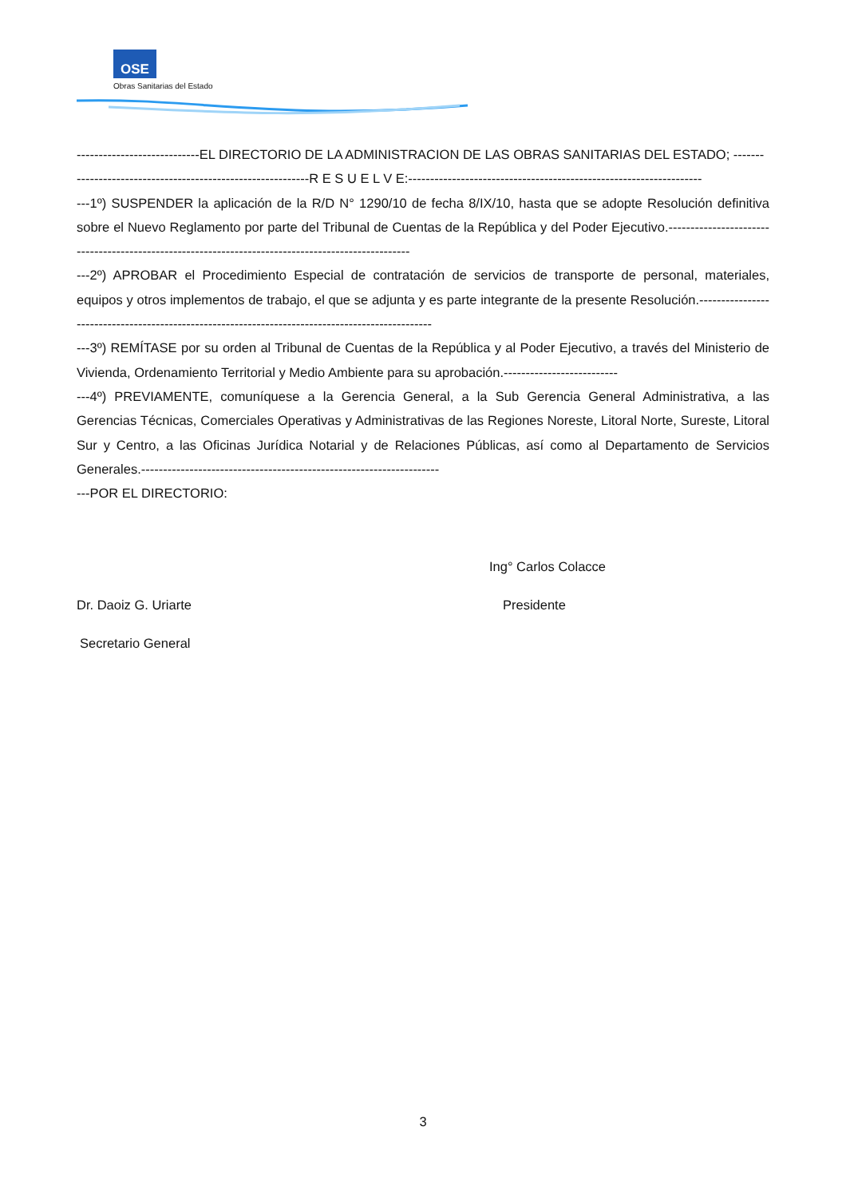OSE
Obras Sanitarias del Estado
----------------------------EL DIRECTORIO DE LA ADMINISTRACION DE LAS OBRAS SANITARIAS DEL ESTADO; -------
-----------------------------------------------------R E S U E L V E:-------------------------------------------------------------------
---1º) SUSPENDER la aplicación de la R/D N° 1290/10 de fecha 8/IX/10, hasta que se adopte Resolución definitiva sobre el Nuevo Reglamento por parte del Tribunal de Cuentas de la República y del Poder Ejecutivo.---------------------------------------------------------------------------------------------------
---2º) APROBAR el Procedimiento Especial de contratación de servicios de transporte de personal, materiales, equipos y otros implementos de trabajo, el que se adjunta y es parte integrante de la presente Resolución.-------------------------------------------------------------------------------------------------
---3º) REMÍTASE por su orden al Tribunal de Cuentas de la República y al Poder Ejecutivo, a través del Ministerio de Vivienda, Ordenamiento Territorial y Medio Ambiente para su aprobación.--------------------------
---4º) PREVIAMENTE, comuníquese a la Gerencia General, a la Sub Gerencia General Administrativa, a las Gerencias Técnicas, Comerciales Operativas y Administrativas de las Regiones Noreste, Litoral Norte, Sureste, Litoral Sur y Centro, a las Oficinas Jurídica Notarial y de Relaciones Públicas, así como al Departamento de Servicios Generales.--------------------------------------------------------------------
---POR EL DIRECTORIO:
Ing° Carlos Colacce
Dr. Daoiz G. Uriarte Presidente
Secretario General
3